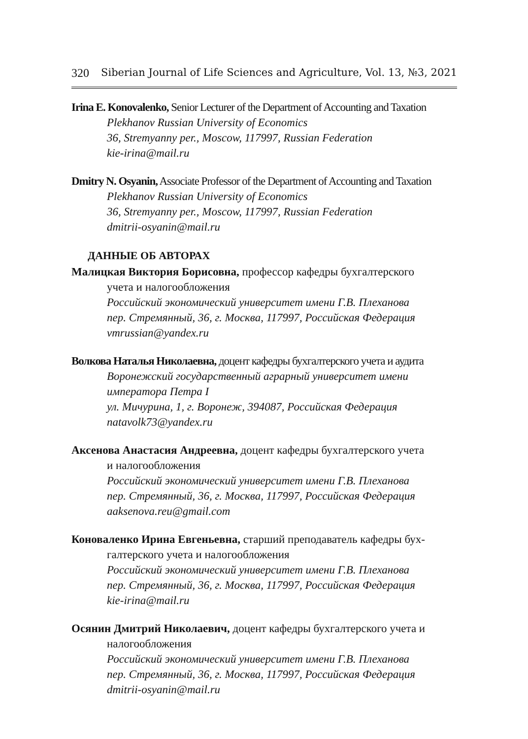320 Siberian Journal of Life Sciences and Agriculture, Vol. 13, №3, 2021
Irina E. Konovalenko, Senior Lecturer of the Department of Accounting and Taxation
Plekhanov Russian University of Economics
36, Stremyanny per., Moscow, 117997, Russian Federation
kie-irina@mail.ru
Dmitry N. Osyanin, Associate Professor of the Department of Accounting and Taxation
Plekhanov Russian University of Economics
36, Stremyanny per., Moscow, 117997, Russian Federation
dmitrii-osyanin@mail.ru
ДАННЫЕ ОБ АВТОРАХ
Малицкая Виктория Борисовна, профессор кафедры бухгалтерского
учета и налогообложения
Российский экономический университет имени Г.В. Плеханова
пер. Стремянный, 36, г. Москва, 117997, Российская Федерация
vmrussian@yandex.ru
Волкова Наталья Николаевна, доцент кафедры бухгалтерского учета и аудита
Воронежский государственный аграрный университет имени императора Петра I
ул. Мичурина, 1, г. Воронеж, 394087, Российская Федерация
natavolk73@yandex.ru
Аксенова Анастасия Андреевна, доцент кафедры бухгалтерского учета
и налогообложения
Российский экономический университет имени Г.В. Плеханова
пер. Стремянный, 36, г. Москва, 117997, Российская Федерация
aaksenova.reu@gmail.com
Коноваленко Ирина Евгеньевна, старший преподаватель кафедры бух-
галтерского учета и налогообложения
Российский экономический университет имени Г.В. Плеханова
пер. Стремянный, 36, г. Москва, 117997, Российская Федерация
kie-irina@mail.ru
Осянин Дмитрий Николаевич, доцент кафедры бухгалтерского учета и
налогообложения
Российский экономический университет имени Г.В. Плеханова
пер. Стремянный, 36, г. Москва, 117997, Российская Федерация
dmitrii-osyanin@mail.ru